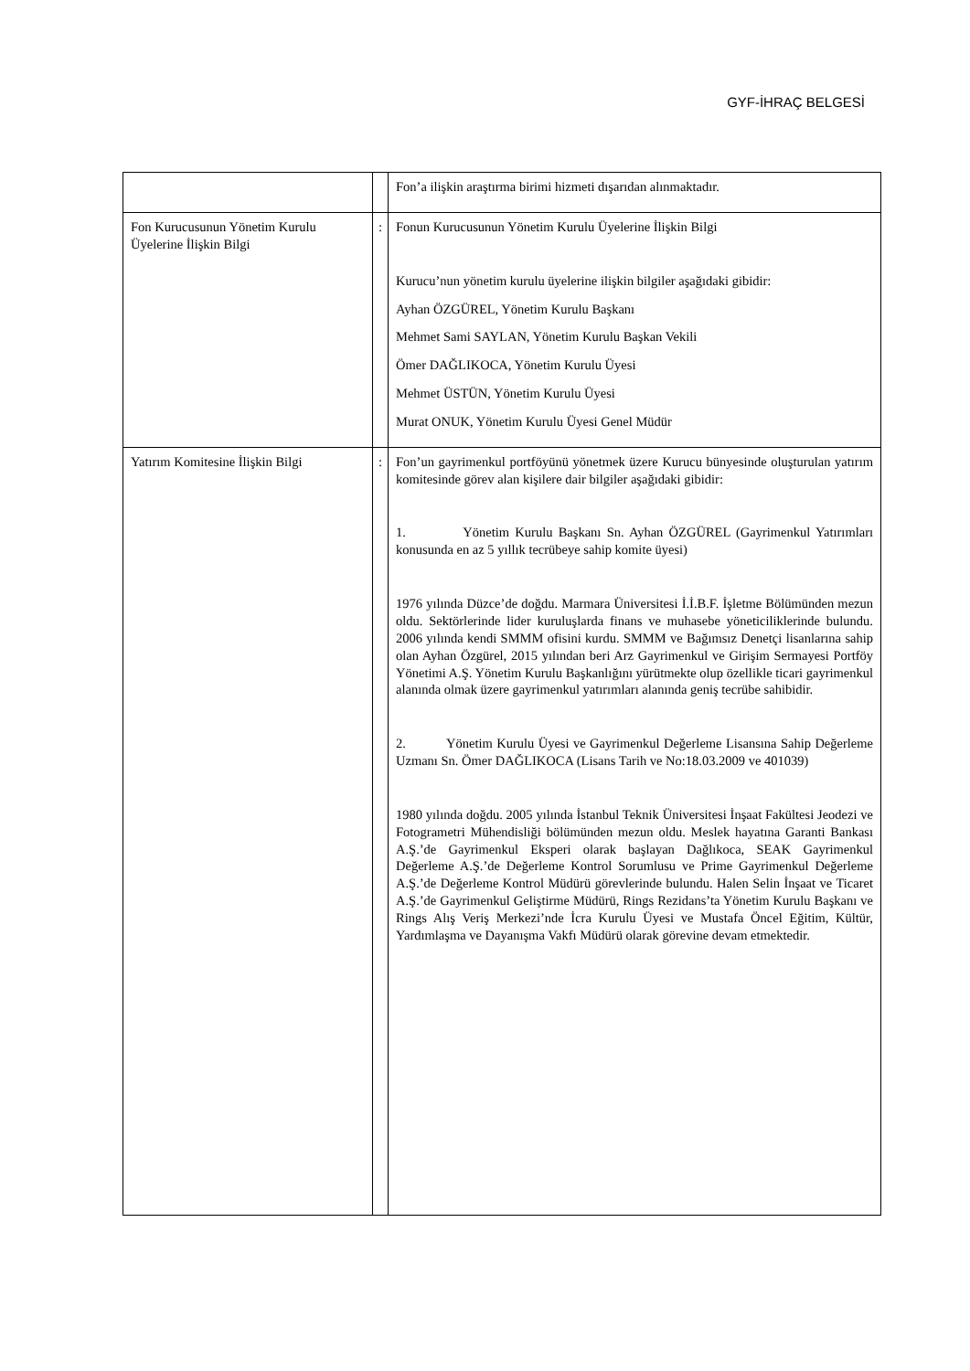GYF-İHRAÇ BELGESİ
| | | Fon’a ilişkin araştırma birimi hizmeti dışarıdan alınmaktadır. |
| Fon Kurucusunun Yönetim Kurulu Üyelerine İlişkin Bilgi | : | Fonun Kurucusunun Yönetim Kurulu Üyelerine İlişkin Bilgi Kurucu’nun yönetim kurulu üyelerine ilişkin bilgiler aşağıdaki gibidir: Ayhan ÖZGÜREL, Yönetim Kurulu Başkanı Mehmet Sami SAYLAN, Yönetim Kurulu Başkan Vekili Ömer DAĞLIKOCA, Yönetim Kurulu Üyesi Mehmet ÜSTÜN, Yönetim Kurulu Üyesi Murat ONUK, Yönetim Kurulu Üyesi Genel Müdür |
| Yatırım Komitesine İlişkin Bilgi | : | Fon’un gayrimenkul portföyünü yönetmek üzere Kurucu bünyesinde oluşturulan yatırım komitesinde görev alan kişilere dair bilgiler aşağıdaki gibidir: 1. Yönetim Kurulu Başkanı Sn. Ayhan ÖZGÜREL (Gayrimenkul Yatırımları konusunda en az 5 yıllık tecrübeye sahip komite üyesi) 1976 yılında Düzce’de doğdu. Marmara Üniversitesi İ.İ.B.F. İşletme Bölümünden mezun oldu. Sektörlerinde lider kuruluşlarda finans ve muhasebe yöneticiliklerinde bulundu. 2006 yılında kendi SMMM ofisini kurdu. SMMM ve Bağımsız Denetçi lisanlarına sahip olan Ayhan Özgürel, 2015 yılından beri Arz Gayrimenkul ve Girişim Sermayesi Portföy Yönetimi A.Ş. Yönetim Kurulu Başkanlığını yürütmekte olup özellikle ticari gayrimenkul alanında olmak üzere gayrimenkul yatırımları alanında geniş tecrübe sahibidir. 2. Yönetim Kurulu Üyesi ve Gayrimenkul Değerleme Lisansına Sahip Değerleme Uzmanı Sn. Ömer DAĞLIKOCA (Lisans Tarih ve No:18.03.2009 ve 401039) 1980 yılında doğdu. 2005 yılında İstanbul Teknik Üniversitesi İnşaat Fakültesi Jeodezi ve Fotogrametri Mühendisliği bölümünden mezun oldu. Meslek hayatına Garanti Bankası A.Ş.’de Gayrimenkul Eksperi olarak başlayan Dağlıkoca, SEAK Gayrimenkul Değerleme A.Ş.’de Değerleme Kontrol Sorumlusu ve Prime Gayrimenkul Değerleme A.Ş.’de Değerleme Kontrol Müdürü görevlerinde bulundu. Halen Selin İnşaat ve Ticaret A.Ş.’de Gayrimenkul Geliştirme Müdürü, Rings Rezidans’ta Yönetim Kurulu Başkanı ve Rings Alış Veriş Merkezi’nde İcra Kurulu Üyesi ve Mustafa Öncel Eğitim, Kültür, Yardımlaşma ve Dayanışma Vakfı Müdürü olarak görevine devam etmektedir. |